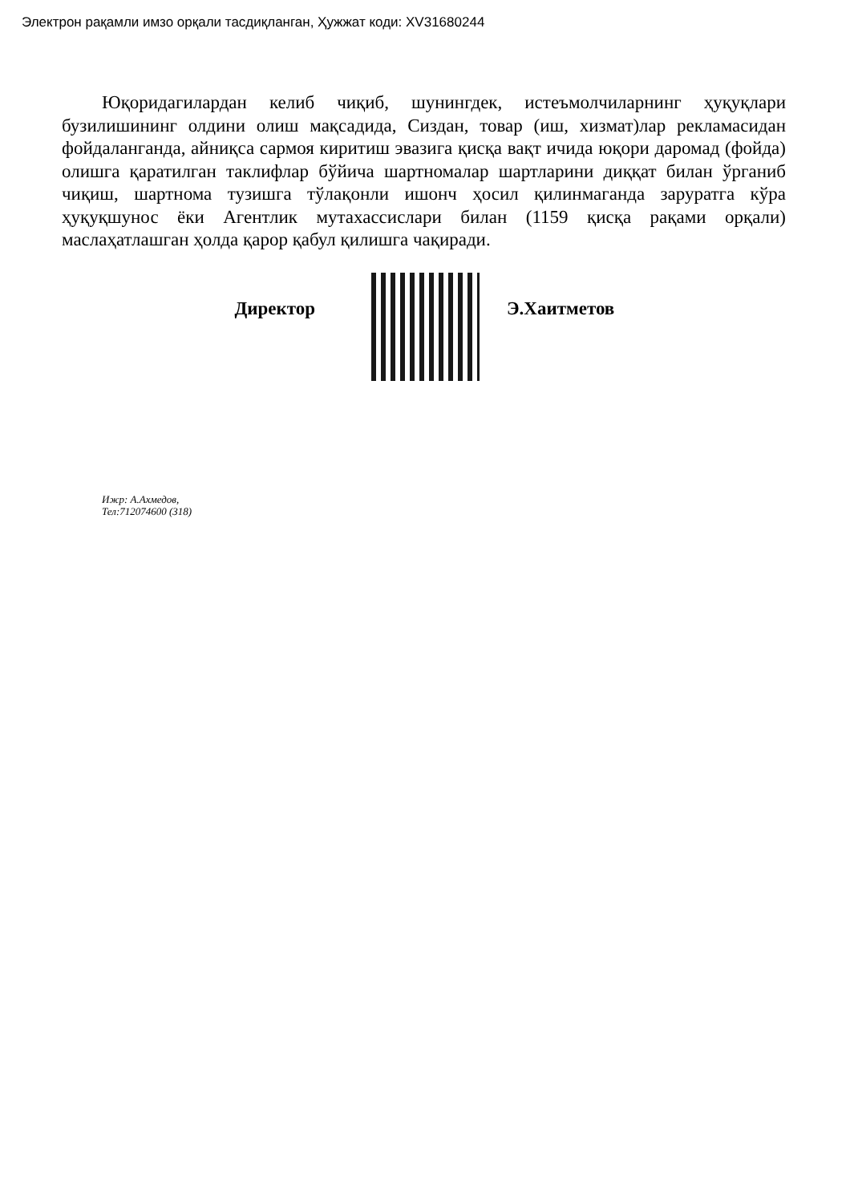Электрон рақамли имзо орқали тасдиқланган, Ҳужжат коди: XV31680244
Юқоридагилардан келиб чиқиб, шунингдек, истеъмолчиларнинг ҳуқуқлари бузилишининг олдини олиш мақсадида, Сиздан, товар (иш, хизмат)лар рекламасидан фойдаланганда, айниқса сармоя киритиш эвазига қисқа вақт ичида юқори даромад (фойда) олишга қаратилган таклифлар бўйича шартномалар шартларини диққат билан ўрганиб чиқиш, шартнома тузишга тўлақонли ишонч ҳосил қилинмаганда заруратга кўра ҳуқуқшунос ёки Агентлик мутахассислари билан (1159 қисқа рақами орқали) маслаҳатлашган ҳолда қарор қабул қилишга чақиради.
Директор Э.Хаитметов
Ижр: А.Ахмедов,
Тел:712074600 (318)